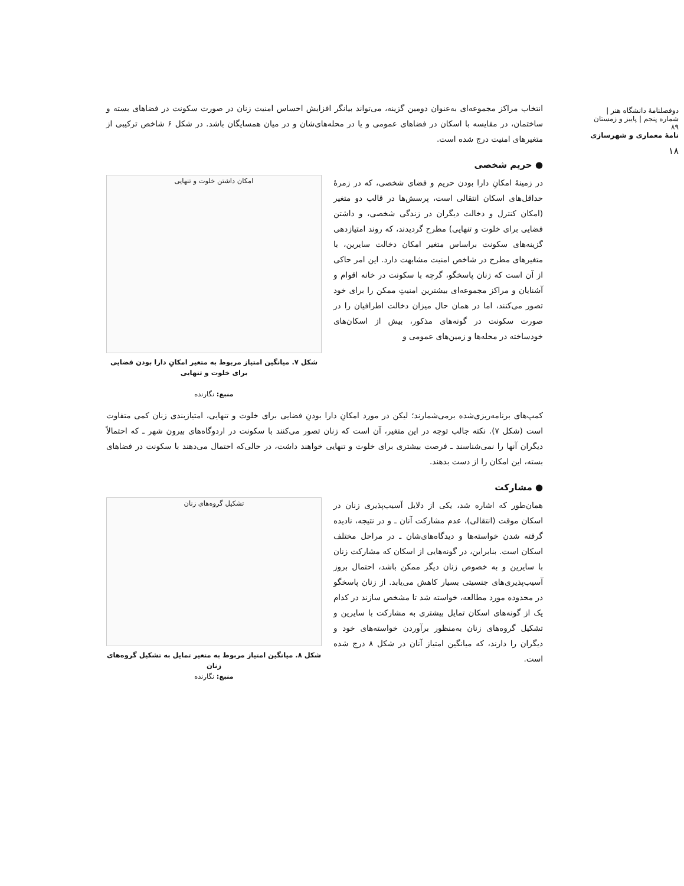دوفصلنامهٔ دانشگاه هنر | شماره پنجم | پاییز و زمستان ۸۹
نامهٔ معماری و شهرسازی
۱۸
انتخاب مراکز مجموعه‌ای به‌عنوان دومین گزینه، می‌تواند بیانگر افزایش احساس امنیت زنان در صورت سکونت در فضاهای بسته و ساختمان، در مقایسه با اسکان در فضاهای عمومی و یا در محله‌های‌شان و در میان همسایگان باشد. در شکل ۶ شاخص ترکیبی از متغیرهای امنیت درج شده است.
● حریم شخصی
در زمینهٔ امکانِ دارا بودن حریم و فضای شخصی، که در زمرهٔ حداقل‌های اسکان انتقالی است، پرسش‌ها در قالب دو متغیر (امکان کنترل و دخالت دیگران در زندگی شخصی، و داشتن فضایی برای خلوت و تنهایی) مطرح گردیدند، که روند امتیازدهی گزینه‌های سکونت براساس متغیر امکان دخالت سایرین، با متغیرهای مطرح در شاخص امنیت مشابهت دارد. این امر حاکی از آن است که زنان پاسخگو، گرچه با سکونت در خانه اقوام و آشنایان و مراکز مجموعه‌ای بیشترین امنیتِ ممکن را برای خود تصور می‌کنند، اما در همان حال میزان دخالت اطرافیان را در صورت سکونت در گونه‌های مذکور، بیش از اسکان‌های خودساخته در محله‌ها و زمین‌های عمومی و
امکان داشتن خلوت و تنهایی
شکل ۷. میانگین امتیاز مربوط به متغیر امکانِ دارا بودن فضایی برای خلوت و تنهایی
منبع: نگارنده
کمپ‌های برنامه‌ریزی‌شده برمی‌شمارند؛ لیکن در مورد امکانِ دارا بودنِ فضایی برای خلوت و تنهایی، امتیازبندی زنان کمی متفاوت است (شکل ۷). نکته جالب توجه در این متغیر، آن است که زنان تصور می‌کنند با سکونت در اردوگاه‌های بیرون شهر ـ که احتمالاً دیگران آنها را نمی‌شناسند ـ فرصت بیشتری برای خلوت و تنهایی خواهند داشت، در حالی‌که احتمال می‌دهند با سکونت در فضاهای بسته، این امکان را از دست بدهند.
● مشارکت
همان‌طور که اشاره شد، یکی از دلایل آسیب‌پذیری زنان در اسکان موقت (انتقالی)، عدم مشارکت آنان ـ و در نتیجه، نادیده گرفته شدن خواسته‌ها و دیدگاه‌های‌شان ـ در مراحل مختلف اسکان است. بنابراین، در گونه‌هایی از اسکان که مشارکت زنان با سایرین و به خصوص زنان دیگر ممکن باشد، احتمال بروز آسیب‌پذیری‌های جنسیتی بسیار کاهش می‌یابد. از زنان پاسخگو در محدوده مورد مطالعه، خواسته شد تا مشخص سازند در کدام یک از گونه‌های اسکان تمایل بیشتری به مشارکت با سایرین و تشکیل گروه‌های زنان به‌منظور برآوردن خواسته‌های خود و دیگران را دارند، که میانگین امتیاز آنان در شکل ۸ درج شده است.
تشکیل گروه‌های زنان
شکل ۸. میانگین امتیاز مربوط به متغیر تمایل به تشکیل گروه‌های زنان
منبع: نگارنده